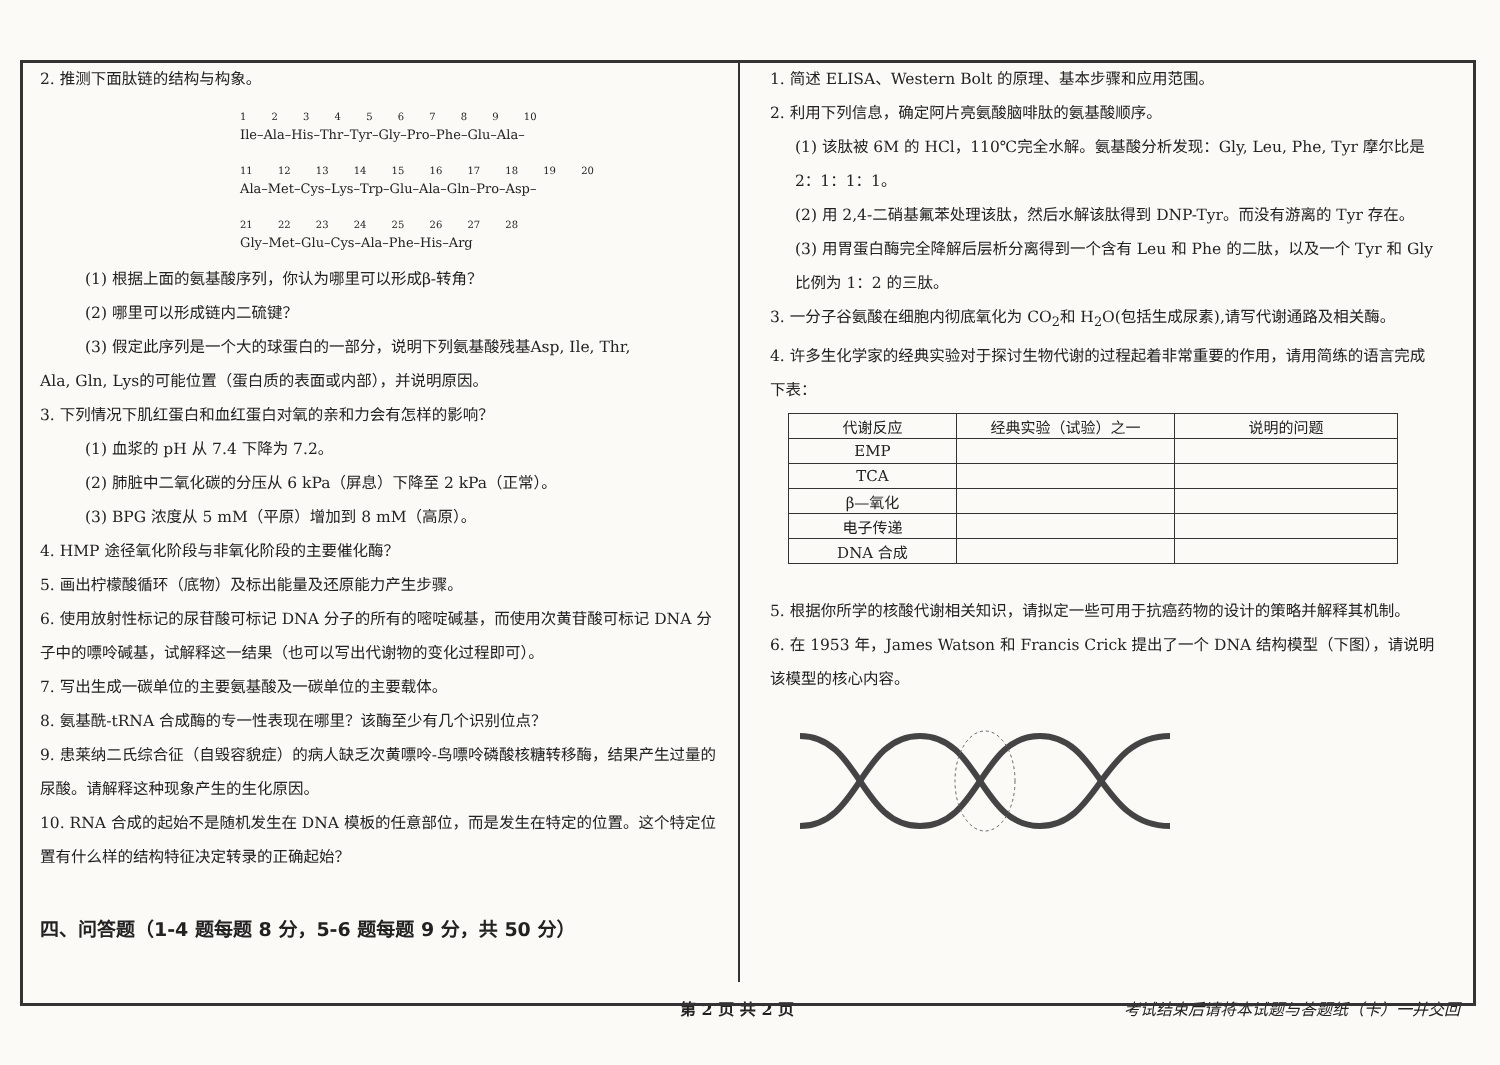2. 推测下面肽链的结构与构象。
1 2 3 4 5 6 7 8 9 10
Ile–Ala–His–Thr–Tyr–Gly–Pro–Phe–Glu–Ala–
11 12 13 14 15 16 17 18 19 20
Ala–Met–Cys–Lys–Trp–Glu–Ala–Gln–Pro–Asp–
21 22 23 24 25 26 27 28
Gly–Met–Glu–Cys–Ala–Phe–His–Arg
(1) 根据上面的氨基酸序列，你认为哪里可以形成β-转角？
(2) 哪里可以形成链内二硫键？
(3) 假定此序列是一个大的球蛋白的一部分，说明下列氨基酸残基Asp, Ile, Thr,
Ala, Gln, Lys的可能位置（蛋白质的表面或内部），并说明原因。
3. 下列情况下肌红蛋白和血红蛋白对氧的亲和力会有怎样的影响？
(1) 血浆的 pH 从 7.4 下降为 7.2。
(2) 肺脏中二氧化碳的分压从 6 kPa（屏息）下降至 2 kPa（正常）。
(3) BPG 浓度从 5 mM（平原）增加到 8 mM（高原）。
4. HMP 途径氧化阶段与非氧化阶段的主要催化酶？
5. 画出柠檬酸循环（底物）及标出能量及还原能力产生步骤。
6. 使用放射性标记的尿苷酸可标记 DNA 分子的所有的嘧啶碱基，而使用次黄苷酸可标记 DNA 分子中的嘌呤碱基，试解释这一结果（也可以写出代谢物的变化过程即可）。
7. 写出生成一碳单位的主要氨基酸及一碳单位的主要载体。
8. 氨基酰-tRNA 合成酶的专一性表现在哪里？该酶至少有几个识别位点？
9. 患莱纳二氏综合征（自毁容貌症）的病人缺乏次黄嘌呤-鸟嘌呤磷酸核糖转移酶，结果产生过量的尿酸。请解释这种现象产生的生化原因。
10. RNA 合成的起始不是随机发生在 DNA 模板的任意部位，而是发生在特定的位置。这个特定位置有什么样的结构特征决定转录的正确起始？
四、问答题（1-4 题每题 8 分，5-6 题每题 9 分，共 50 分）
1. 简述 ELISA、Western Bolt 的原理、基本步骤和应用范围。
2. 利用下列信息，确定阿片亮氨酸脑啡肽的氨基酸顺序。
(1) 该肽被 6M 的 HCl，110℃完全水解。氨基酸分析发现：Gly, Leu, Phe, Tyr 摩尔比是 2：1：1：1。
(2) 用 2,4-二硝基氟苯处理该肽，然后水解该肽得到 DNP-Tyr。而没有游离的 Tyr 存在。
(3) 用胃蛋白酶完全降解后层析分离得到一个含有 Leu 和 Phe 的二肽，以及一个 Tyr 和 Gly 比例为 1：2 的三肽。
3. 一分子谷氨酸在细胞内彻底氧化为 CO<sub>2</sub>和 H<sub>2</sub>O(包括生成尿素),请写代谢通路及相关酶。
4. 许多生化学家的经典实验对于探讨生物代谢的过程起着非常重要的作用，请用简练的语言完成下表：
| 代谢反应 | 经典实验（试验）之一 | 说明的问题 |
| --- | --- | --- |
| EMP | | |
| TCA | | |
| β—氧化 | | |
| 电子传递 | | |
| DNA 合成 | | |
5. 根据你所学的核酸代谢相关知识，请拟定一些可用于抗癌药物的设计的策略并解释其机制。
6. 在 1953 年，James Watson 和 Francis Crick 提出了一个 DNA 结构模型（下图），请说明该模型的核心内容。
第 2 页 共 2 页 考试结束后请将本试题与答题纸（卡）一并交回